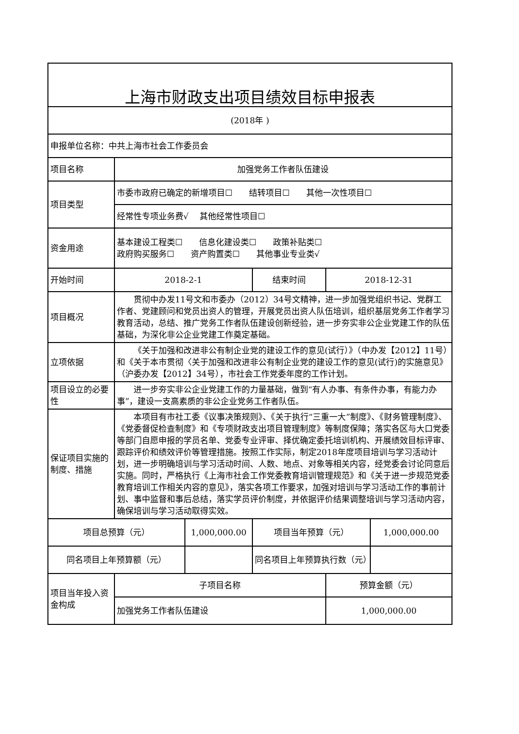| 上海市财政支出项目绩效目标申报表 | | | | | |
| (2018年 ) | | | | | |
| 申报单位名称：中共上海市社会工作委员会 | | | | | |
| 项目名称 | 加强党务工作者队伍建设 | | | | |
| 项目类型 | 市委市政府已确定的新增项目☐ 结转项目☐ 其他一次性项目☐ | | | | |
| | 经常性专项业务费√ 其他经常性项目☐ | | | | |
| 资金用途 | 基本建设工程类☐ 信息化建设类☐ 政策补贴类☐ 政府购买服务☐ 资产购置类☐ 其他事业专业类√ | | | | |
| 开始时间 | 2018-2-1 | | 结束时间 | 2018-12-31 | |
| 项目概况 | 贯彻中办发11号文和市委办（2012）34号文精神，进一步加强党组织书记、党群工作者、党建顾问和党员出资人的管理，开展党员出资人队伍培训，组织基层党务工作者学习教育活动，总结、推广党务工作者队伍建设创新经验，进一步夯实非公企业党建工作的队伍基础，为深化非公企业党建工作奠定基础。 | | | | |
| 立项依据 | 《关于加强和改进非公有制企业党的建设工作的意见(试行）》（中办发【2012】11号）和《关于本市贯彻〈关于加强和改进非公有制企业党的建设工作的意见(试行)的实施意见》（沪委办发【2012】34号），市社会工作党委年度的工作计划。 | | | | |
| 项目设立的必要性 | 进一步夯实非公企业党建工作的力量基础，做到“有人办事、有条件办事，有能力办事”，建设一支高素质的非公企业党务工作者队伍。 | | | | |
| 保证项目实施的制度、措施 | 本项目有市社工委《议事决策规则》、《关于执行“三重一大”制度》、《财务管理制度》、《党委督促检查制度》和《专项财政支出项目管理制度》等制度保障；落实各区与大口党委等部门自愿申报的学员名单、党委专业评审、择优确定委托培训机构、开展绩效目标评审、跟踪评价和绩效评价等管理措施。按照工作实际，制定2018年度项目培训与学习活动计划，进一步明确培训与学习活动时间、人数、地点、对象等相关内容，经党委会讨论同意后实施。同时，严格执行《上海市社会工作党委教育培训管理规范》和《关于进一步规范党委教育培训工作相关内容的意见》，落实各项工作要求，加强对培训与学习活动工作的事前计划、事中监督和事后总结，落实学员评价制度，并依据评价结果调整培训与学习活动内容，确保培训与学习活动取得实效。 | | | | |
| 项目总预算（元） | | 1,000,000.00 | 项目当年预算（元） | | 1,000,000.00 |
| 同名项目上年预算额（元） | | | 同名项目上年预算执行数（元） | | |
| 项目当年投入资金构成 | 子项目名称 | | | 预算金额（元） | |
| | 加强党务工作者队伍建设 | | | 1,000,000.00 | |